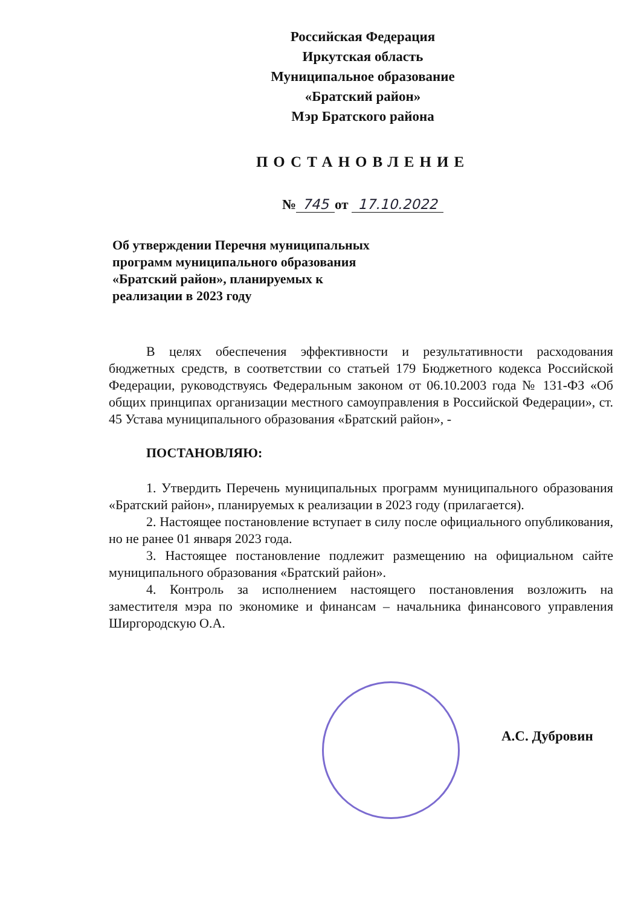Российская Федерация
Иркутская область
Муниципальное образование
«Братский район»
Мэр Братского района
ПОСТАНОВЛЕНИЕ
№ 745 от 17.10.2022
Об утверждении Перечня муниципальных
программ муниципального образования
«Братский район», планируемых к
реализации в 2023 году
В целях обеспечения эффективности и результативности расходования бюджетных средств, в соответствии со статьей 179 Бюджетного кодекса Российской Федерации, руководствуясь Федеральным законом от 06.10.2003 года № 131-ФЗ «Об общих принципах организации местного самоуправления в Российской Федерации», ст. 45 Устава муниципального образования «Братский район», -
ПОСТАНОВЛЯЮ:
1. Утвердить Перечень муниципальных программ муниципального образования «Братский район», планируемых к реализации в 2023 году (прилагается).
2. Настоящее постановление вступает в силу после официального опубликования, но не ранее 01 января 2023 года.
3. Настоящее постановление подлежит размещению на официальном сайте муниципального образования «Братский район».
4. Контроль за исполнением настоящего постановления возложить на заместителя мэра по экономике и финансам – начальника финансового управления Ширгородскую О.А.
А.С. Дубровин